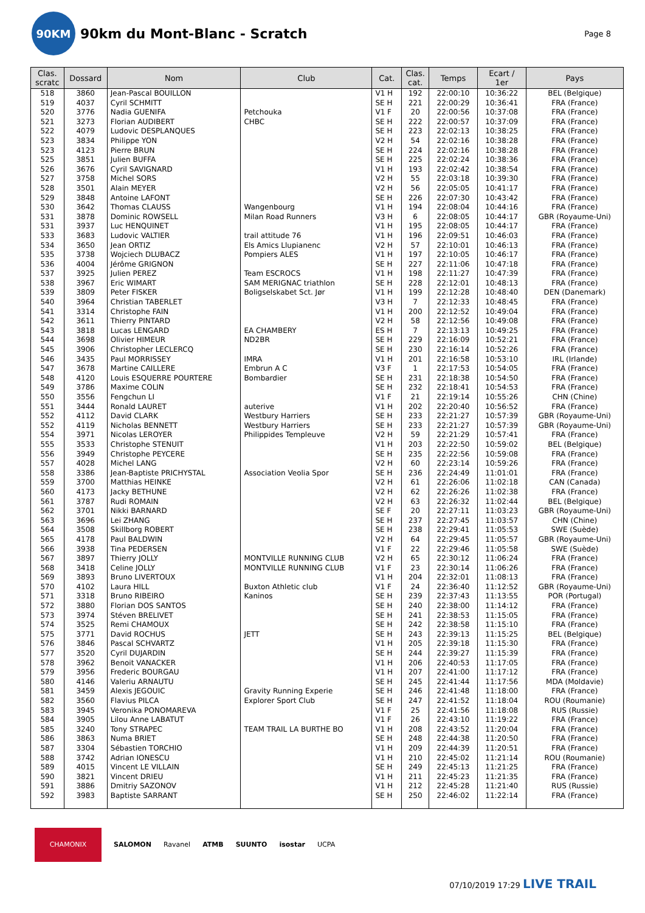90KM
90km du Mont-Blanc - Scratch
Page 8
| Clas. scratc | Dossard | Nom | Club | Cat. | Clas. cat. | Temps | Ecart / 1er | Pays |
| --- | --- | --- | --- | --- | --- | --- | --- | --- |
| 518 | 3860 | Jean-Pascal BOUILLON | | V1 H | 192 | 22:00:10 | 10:36:22 | BEL (Belgique) |
| 519 | 4037 | Cyril SCHMITT | | SE H | 221 | 22:00:29 | 10:36:41 | FRA (France) |
| 520 | 3776 | Nadia GUENIFA | Petchouka | V1 F | 20 | 22:00:56 | 10:37:08 | FRA (France) |
| 521 | 3273 | Florian AUDIBERT | CHBC | SE H | 222 | 22:00:57 | 10:37:09 | FRA (France) |
| 522 | 4079 | Ludovic DESPLANQUES | | SE H | 223 | 22:02:13 | 10:38:25 | FRA (France) |
| 523 | 3834 | Philippe YON | | V2 H | 54 | 22:02:16 | 10:38:28 | FRA (France) |
| 523 | 4123 | Pierre BRUN | | SE H | 224 | 22:02:16 | 10:38:28 | FRA (France) |
| 525 | 3851 | Julien BUFFA | | SE H | 225 | 22:02:24 | 10:38:36 | FRA (France) |
| 526 | 3676 | Cyril SAVIGNARD | | V1 H | 193 | 22:02:42 | 10:38:54 | FRA (France) |
| 527 | 3758 | Michel SORS | | V2 H | 55 | 22:03:18 | 10:39:30 | FRA (France) |
| 528 | 3501 | Alain MEYER | | V2 H | 56 | 22:05:05 | 10:41:17 | FRA (France) |
| 529 | 3848 | Antoine LAFONT | | SE H | 226 | 22:07:30 | 10:43:42 | FRA (France) |
| 530 | 3642 | Thomas CLAUSS | Wangenbourg | V1 H | 194 | 22:08:04 | 10:44:16 | FRA (France) |
| 531 | 3878 | Dominic ROWSELL | Milan Road Runners | V3 H | 6 | 22:08:05 | 10:44:17 | GBR (Royaume-Uni) |
| 531 | 3937 | Luc HENQUINET | | V1 H | 195 | 22:08:05 | 10:44:17 | FRA (France) |
| 533 | 3683 | Ludovic VALTIER | trail attitude 76 | V1 H | 196 | 22:09:51 | 10:46:03 | FRA (France) |
| 534 | 3650 | Jean ORTIZ | Els Amics Llupianenc | V2 H | 57 | 22:10:01 | 10:46:13 | FRA (France) |
| 535 | 3738 | Wojciech DLUBACZ | Pompiers ALES | V1 H | 197 | 22:10:05 | 10:46:17 | FRA (France) |
| 536 | 4004 | Jérôme GRIGNON | | SE H | 227 | 22:11:06 | 10:47:18 | FRA (France) |
| 537 | 3925 | Julien PEREZ | Team ESCROCS | V1 H | 198 | 22:11:27 | 10:47:39 | FRA (France) |
| 538 | 3967 | Eric WIMART | SAM MERIGNAC triathlon | SE H | 228 | 22:12:01 | 10:48:13 | FRA (France) |
| 539 | 3809 | Peter FISKER | Boligselskabet Sct. Jør | V1 H | 199 | 22:12:28 | 10:48:40 | DEN (Danemark) |
| 540 | 3964 | Christian TABERLET | | V3 H | 7 | 22:12:33 | 10:48:45 | FRA (France) |
| 541 | 3314 | Christophe FAIN | | V1 H | 200 | 22:12:52 | 10:49:04 | FRA (France) |
| 542 | 3611 | Thierry PINTARD | | V2 H | 58 | 22:12:56 | 10:49:08 | FRA (France) |
| 543 | 3818 | Lucas LENGARD | EA CHAMBERY | ES H | 7 | 22:13:13 | 10:49:25 | FRA (France) |
| 544 | 3698 | Olivier HIMEUR | ND2BR | SE H | 229 | 22:16:09 | 10:52:21 | FRA (France) |
| 545 | 3906 | Christopher LECLERCQ | | SE H | 230 | 22:16:14 | 10:52:26 | FRA (France) |
| 546 | 3435 | Paul MORRISSEY | IMRA | V1 H | 201 | 22:16:58 | 10:53:10 | IRL (Irlande) |
| 547 | 3678 | Martine CAILLERE | Embrun A C | V3 F | 1 | 22:17:53 | 10:54:05 | FRA (France) |
| 548 | 4120 | Louis ESQUERRE POURTERE | Bombardier | SE H | 231 | 22:18:38 | 10:54:50 | FRA (France) |
| 549 | 3786 | Maxime COLIN | | SE H | 232 | 22:18:41 | 10:54:53 | FRA (France) |
| 550 | 3556 | Fengchun LI | | V1 F | 21 | 22:19:14 | 10:55:26 | CHN (Chine) |
| 551 | 3444 | Ronald LAURET | auterive | V1 H | 202 | 22:20:40 | 10:56:52 | FRA (France) |
| 552 | 4112 | David CLARK | Westbury Harriers | SE H | 233 | 22:21:27 | 10:57:39 | GBR (Royaume-Uni) |
| 552 | 4119 | Nicholas BENNETT | Westbury Harriers | SE H | 233 | 22:21:27 | 10:57:39 | GBR (Royaume-Uni) |
| 554 | 3971 | Nicolas LEROYER | Philippides Templeuve | V2 H | 59 | 22:21:29 | 10:57:41 | FRA (France) |
| 555 | 3533 | Christophe STENUIT | | V1 H | 203 | 22:22:50 | 10:59:02 | BEL (Belgique) |
| 556 | 3949 | Christophe PEYCERE | | SE H | 235 | 22:22:56 | 10:59:08 | FRA (France) |
| 557 | 4028 | Michel LANG | | V2 H | 60 | 22:23:14 | 10:59:26 | FRA (France) |
| 558 | 3386 | Jean-Baptiste PRICHYSTAL | Association Veolia Spor | SE H | 236 | 22:24:49 | 11:01:01 | FRA (France) |
| 559 | 3700 | Matthias HEINKE | | V2 H | 61 | 22:26:06 | 11:02:18 | CAN (Canada) |
| 560 | 4173 | Jacky BETHUNE | | V2 H | 62 | 22:26:26 | 11:02:38 | FRA (France) |
| 561 | 3787 | Rudi ROMAIN | | V2 H | 63 | 22:26:32 | 11:02:44 | BEL (Belgique) |
| 562 | 3701 | Nikki BARNARD | | SE F | 20 | 22:27:11 | 11:03:23 | GBR (Royaume-Uni) |
| 563 | 3696 | Lei ZHANG | | SE H | 237 | 22:27:45 | 11:03:57 | CHN (Chine) |
| 564 | 3508 | Skillborg ROBERT | | SE H | 238 | 22:29:41 | 11:05:53 | SWE (Suède) |
| 565 | 4178 | Paul BALDWIN | | V2 H | 64 | 22:29:45 | 11:05:57 | GBR (Royaume-Uni) |
| 566 | 3938 | Tina PEDERSEN | | V1 F | 22 | 22:29:46 | 11:05:58 | SWE (Suède) |
| 567 | 3897 | Thierry JOLLY | MONTVILLE RUNNING CLUB | V2 H | 65 | 22:30:12 | 11:06:24 | FRA (France) |
| 568 | 3418 | Celine JOLLY | MONTVILLE RUNNING CLUB | V1 F | 23 | 22:30:14 | 11:06:26 | FRA (France) |
| 569 | 3893 | Bruno LIVERTOUX | | V1 H | 204 | 22:32:01 | 11:08:13 | FRA (France) |
| 570 | 4102 | Laura HILL | Buxton Athletic club | V1 F | 24 | 22:36:40 | 11:12:52 | GBR (Royaume-Uni) |
| 571 | 3318 | Bruno RIBEIRO | Kaninos | SE H | 239 | 22:37:43 | 11:13:55 | POR (Portugal) |
| 572 | 3880 | Florian DOS SANTOS | | SE H | 240 | 22:38:00 | 11:14:12 | FRA (France) |
| 573 | 3974 | Stéven BRELIVET | | SE H | 241 | 22:38:53 | 11:15:05 | FRA (France) |
| 574 | 3525 | Remi CHAMOUX | | SE H | 242 | 22:38:58 | 11:15:10 | FRA (France) |
| 575 | 3771 | David ROCHUS | JETT | SE H | 243 | 22:39:13 | 11:15:25 | BEL (Belgique) |
| 576 | 3846 | Pascal SCHVARTZ | | V1 H | 205 | 22:39:18 | 11:15:30 | FRA (France) |
| 577 | 3520 | Cyril DUJARDIN | | SE H | 244 | 22:39:27 | 11:15:39 | FRA (France) |
| 578 | 3962 | Benoit VANACKER | | V1 H | 206 | 22:40:53 | 11:17:05 | FRA (France) |
| 579 | 3956 | Frederic BOURGAU | | V1 H | 207 | 22:41:00 | 11:17:12 | FRA (France) |
| 580 | 4146 | Valeriu ARNAUTU | | SE H | 245 | 22:41:44 | 11:17:56 | MDA (Moldavie) |
| 581 | 3459 | Alexis JEGOUIC | Gravity Running Experie | SE H | 246 | 22:41:48 | 11:18:00 | FRA (France) |
| 582 | 3560 | Flavius PILCA | Explorer Sport Club | SE H | 247 | 22:41:52 | 11:18:04 | ROU (Roumanie) |
| 583 | 3945 | Veronika PONOMAREVA | | V1 F | 25 | 22:41:56 | 11:18:08 | RUS (Russie) |
| 584 | 3905 | Lilou Anne LABATUT | | V1 F | 26 | 22:43:10 | 11:19:22 | FRA (France) |
| 585 | 3240 | Tony STRAPEC | TEAM TRAIL LA BURTHE BO | V1 H | 208 | 22:43:52 | 11:20:04 | FRA (France) |
| 586 | 3863 | Numa BRIET | | SE H | 248 | 22:44:38 | 11:20:50 | FRA (France) |
| 587 | 3304 | Sébastien TORCHIO | | V1 H | 209 | 22:44:39 | 11:20:51 | FRA (France) |
| 588 | 3742 | Adrian IONESCU | | V1 H | 210 | 22:45:02 | 11:21:14 | ROU (Roumanie) |
| 589 | 4015 | Vincent LE VILLAIN | | SE H | 249 | 22:45:13 | 11:21:25 | FRA (France) |
| 590 | 3821 | Vincent DRIEU | | V1 H | 211 | 22:45:23 | 11:21:35 | FRA (France) |
| 591 | 3886 | Dmitriy SAZONOV | | V1 H | 212 | 22:45:28 | 11:21:40 | RUS (Russie) |
| 592 | 3983 | Baptiste SARRANT | | SE H | 250 | 22:46:02 | 11:22:14 | FRA (France) |
CHAMONIX
SALOMON Ravanel ATMB SUUNTO isostar UCPA
07/10/2019 17:29 LIVE TRAIL